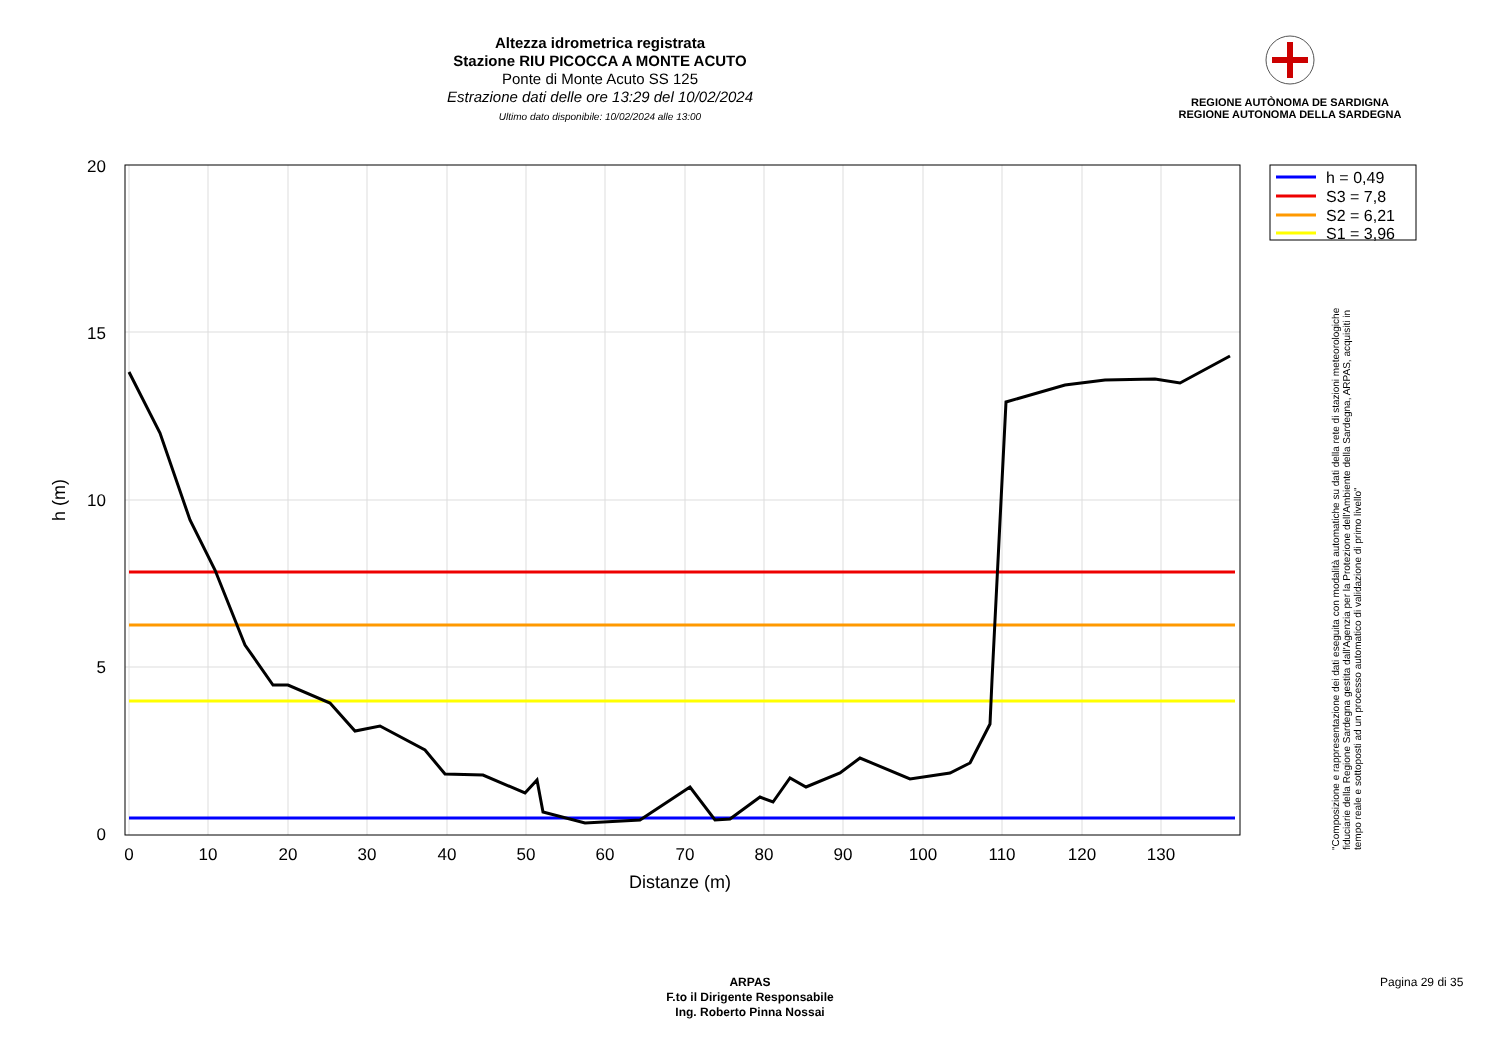Altezza idrometrica registrata
Stazione RIU PICOCCA A MONTE ACUTO
Ponte di Monte Acuto SS 125
Estrazione dati delle ore 13:29 del 10/02/2024
Ultimo dato disponibile: 10/02/2024 alle 13:00
REGIONE AUTÒNOMA DE SARDIGNA
REGIONE AUTONOMA DELLA SARDEGNA
20
15
10
5
0
0
10
20
30
40
50
60
70
80
90
100
110
120
130
Distanze (m)
h (m)
h = 0,49
S3 = 7,8
S2 = 6,21
S1 = 3,96
"Composizione e rappresentazione dei dati eseguita con modalità automatiche su dati della rete di stazioni meteorologiche fiduciarie della Regione Sardegna gestita dall'Agenzia per la Protezione dell'Ambiente della Sardegna, ARPAS, acquisiti in tempo reale e sottoposti ad un processo automatico di validazione di primo livello"
ARPAS
F.to il Dirigente Responsabile
Ing. Roberto Pinna Nossai
Pagina 29 di 35